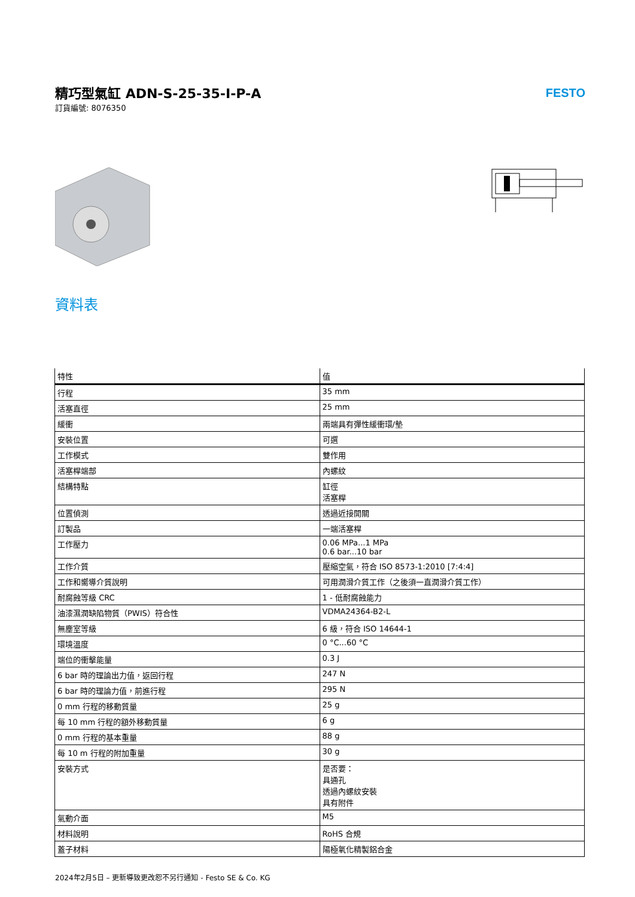精巧型氣缸 ADN-S-25-35-I-P-A
訂貨編號: 8076350
FESTO
資料表
| 特性 | 值 |
| --- | --- |
| 行程 | 35 mm |
| 活塞直徑 | 25 mm |
| 緩衝 | 兩端具有彈性緩衝環/墊 |
| 安裝位置 | 可選 |
| 工作模式 | 雙作用 |
| 活塞桿端部 | 內螺紋 |
| 結構特點 | 缸徑 活塞桿 |
| 位置偵測 | 透過近接開關 |
| 訂製品 | 一端活塞桿 |
| 工作壓力 | 0.06 MPa...1 MPa 0.6 bar...10 bar |
| 工作介質 | 壓縮空氣，符合 ISO 8573-1:2010 [7:4:4] |
| 工作和嚮導介質說明 | 可用潤滑介質工作（之後須一直潤滑介質工作） |
| 耐腐蝕等級 CRC | 1 - 低耐腐蝕能力 |
| 油漆濕潤缺陷物質（PWIS）符合性 | VDMA24364-B2-L |
| 無塵室等級 | 6 級，符合 ISO 14644-1 |
| 環境溫度 | 0 °C...60 °C |
| 端位的衝擊能量 | 0.3 J |
| 6 bar 時的理論出力值，返回行程 | 247 N |
| 6 bar 時的理論力值，前進行程 | 295 N |
| 0 mm 行程的移動質量 | 25 g |
| 每 10 mm 行程的額外移動質量 | 6 g |
| 0 mm 行程的基本重量 | 88 g |
| 每 10 m 行程的附加重量 | 30 g |
| 安裝方式 | 是否要： 具通孔 透過內螺紋安裝 具有附件 |
| 氣動介面 | M5 |
| 材料說明 | RoHS 合規 |
| 蓋子材料 | 陽極氧化精製鋁合金 |
2024年2月5日 – 更新導致更改恕不另行通知 - Festo SE & Co. KG